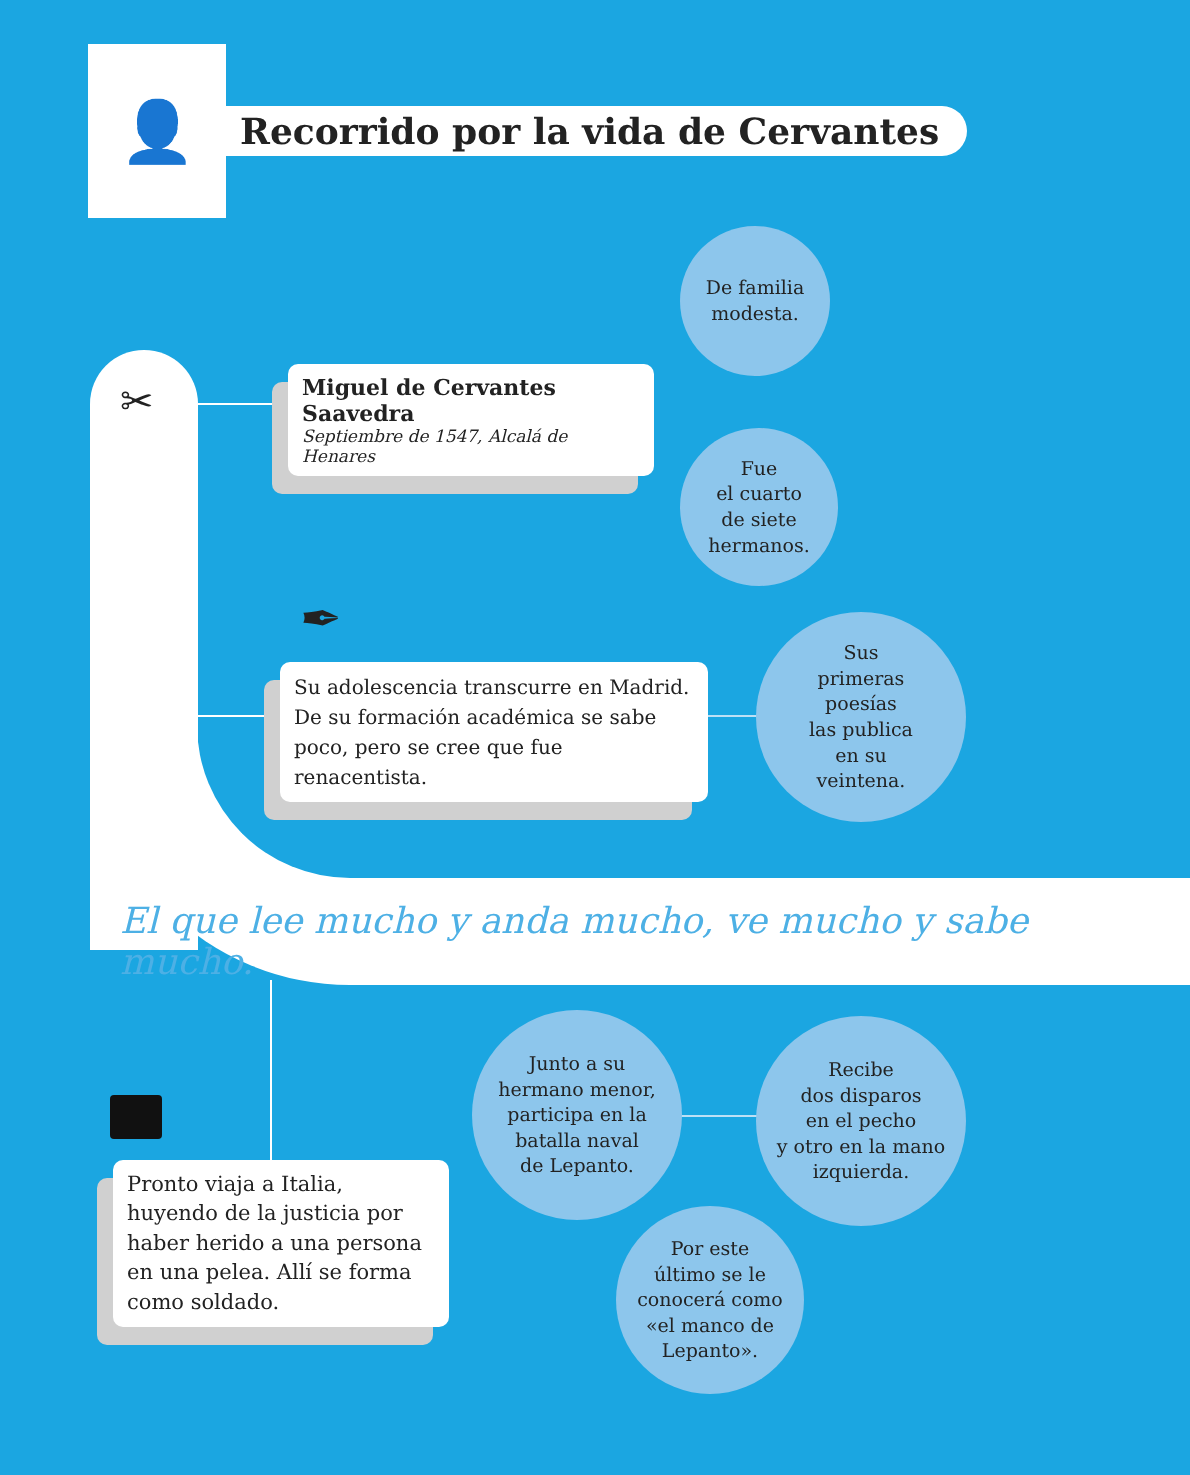👤
Recorrido por la vida de Cervantes
✂
Miguel de Cervantes Saavedra
Septiembre de 1547, Alcalá de Henares
De familia
modesta.
Fue
el cuarto
de siete
hermanos.
✒
Su adolescencia transcurre en Madrid. De su formación académica se sabe poco, pero se cree que fue renacentista.
Sus
primeras
poesías
las publica
en su
veintena.
El que lee mucho y anda mucho, ve mucho y sabe mucho.
Pronto viaja a Italia, huyendo de la justicia por haber herido a una persona en una pelea. Allí se forma como soldado.
Junto a su
hermano menor,
participa en la
batalla naval
de Lepanto.
Recibe
dos disparos
en el pecho
y otro en la mano
izquierda.
Por este
último se le
conocerá como
«el manco de
Lepanto».